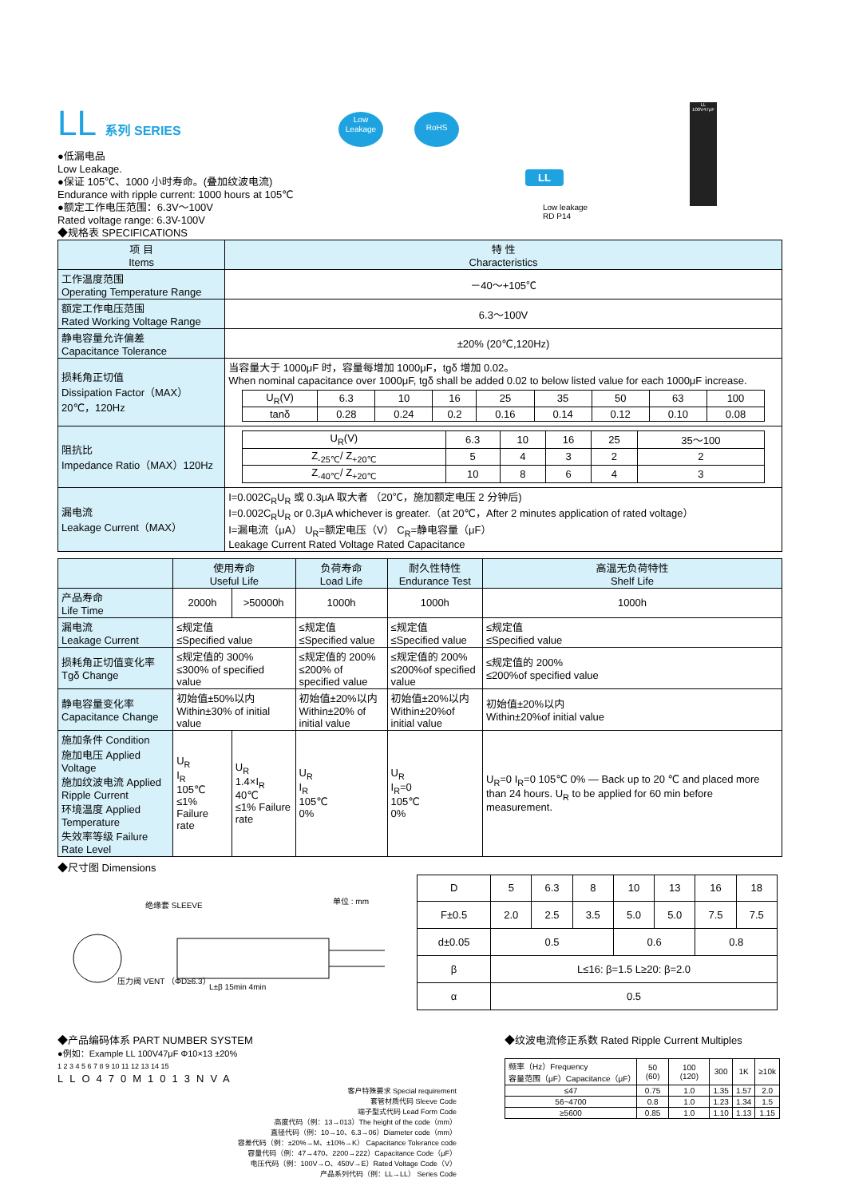Low
Leakage
RoHS
LL
Low leakage
RD P14
LL 100V47μF
LL 系列 SERIES
●低漏电品
Low Leakage.
●保证 105℃、1000 小时寿命。(叠加纹波电流)
Endurance with ripple current: 1000 hours at 105℃
●额定工作电压范围：6.3V～100V
Rated voltage range: 6.3V-100V
◆规格表 SPECIFICATIONS
| 项 目 Items | 特 性 Characteristics |
| --- | --- |
| 工作温度范围 Operating Temperature Range | －40～+105℃ |
| 额定工作电压范围 Rated Working Voltage Range | 6.3～100V |
| 静电容量允许偏差 Capacitance Tolerance | ±20% (20℃,120Hz) |
| 损耗角正切值 Dissipation Factor（MAX） 20℃，120Hz | 当容量大于 1000μF 时，容量每增加 1000μF，tgδ 增加 0.02。 When nominal capacitance over 1000μF, tgδ shall be added 0.02 to below listed value for each 1000μF increase. / U<sub>R</sub>(V) / 6.3 / 10 / 16 / 25 / 35 / 50 / 63 / 100 / / tanδ / 0.28 / 0.24 / 0.2 / 0.16 / 0.14 / 0.12 / 0.10 / 0.08 / |
| 阻抗比 Impedance Ratio（MAX）120Hz | / U<sub>R</sub>(V) / 6.3 / 10 / 16 / 25 / 35～100 / / Z<sub>-25℃</sub>/ Z<sub>+20℃</sub> / 5 / 4 / 3 / 2 / 2 / / Z<sub>-40℃</sub>/ Z<sub>+20℃</sub> / 10 / 8 / 6 / 4 / 3 / |
| 漏电流 Leakage Current（MAX） | I=0.002C<sub>R</sub>U<sub>R</sub> 或 0.3μA 取大者 （20℃，施加额定电压 2 分钟后) I=0.002C<sub>R</sub>U<sub>R</sub> or 0.3μA whichever is greater.（at 20℃，After 2 minutes application of rated voltage） I=漏电流（μA） U<sub>R</sub>=额定电压（V） C<sub>R</sub>=静电容量（μF） Leakage Current Rated Voltage Rated Capacitance |
| | 使用寿命 Useful Life | | 负荷寿命 Load Life | 耐久性特性 Endurance Test | 高温无负荷特性 Shelf Life |
| --- | --- | --- | --- | --- | --- |
| 产品寿命 Life Time | 2000h | >50000h | 1000h | 1000h | 1000h |
| 漏电流 Leakage Current | ≤规定值 ≤Specified value | | ≤规定值 ≤Specified value | ≤规定值 ≤Specified value | ≤规定值 ≤Specified value |
| 损耗角正切值变化率 Tgδ Change | ≤规定值的 300% ≤300% of specified value | | ≤规定值的 200% ≤200% of specified value | ≤规定值的 200% ≤200%of specified value | ≤规定值的 200% ≤200%of specified value |
| 静电容量变化率 Capacitance Change | 初始值±50%以内 Within±30% of initial value | | 初始值±20%以内 Within±20% of initial value | 初始值±20%以内 Within±20%of initial value | 初始值±20%以内 Within±20%of initial value |
| 施加条件 Condition 施加电压 Applied Voltage 施加纹波电流 Applied Ripple Current 环境温度 Applied Temperature 失效率等级 Failure Rate Level | U<sub>R</sub> I<sub>R</sub> 105℃ ≤1% Failure rate | U<sub>R</sub> 1.4×I<sub>R</sub> 40℃ ≤1% Failure rate | U<sub>R</sub> I<sub>R</sub> 105℃ 0% | U<sub>R</sub> I<sub>R</sub>=0 105℃ 0% | U<sub>R</sub>=0 I<sub>R</sub>=0 105℃ 0% — Back up to 20 ℃ and placed more than 24 hours. U<sub>R</sub> to be applied for 60 min before measurement. |
◆尺寸图 Dimensions
绝缘套 SLEEVE 单位 : mm
压力阀 VENT （ΦD≥6.3）
L±β 15min 4min
| D | 5 | 6.3 | 8 | 10 | 13 | 16 | 18 |
| F±0.5 | 2.0 | 2.5 | 3.5 | 5.0 | 5.0 | 7.5 | 7.5 |
| d±0.05 | 0.5 | | | 0.6 | | 0.8 | |
| β | L≤16: β=1.5 L≥20: β=2.0 | | | | | | |
| α | 0.5 | | | | | | |
◆产品编码体系 PART NUMBER SYSTEM
●例如：Example LL 100V47μF Φ10×13 ±20%
1 2 3 4 5 6 7 8 9 10 11 12 13 14 15
LLO470M1013NVA
客户特殊要求 Special requirement
套管材质代码 Sleeve Code
端子型式代码 Lead Form Code
高度代码（例：13→013）The height of the code（mm）
直径代码（例：10→10、6.3→06）Diameter code（mm）
容差代码（例：±20%→M、±10%→K） Capacitance Tolerance code
容量代码（例：47→470、2200→222）Capacitance Code（μF）
电压代码（例：100V→O、450V→E）Rated Voltage Code（V）
产品系列代码（例：LL→LL） Series Code
◆纹波电流修正系数 Rated Ripple Current Multiples
| 频率（Hz）Frequency 容量范围（μF）Capacitance（μF） | 50 (60) | 100 (120) | 300 | 1K | ≥10k |
| ≤47 | 0.75 | 1.0 | 1.35 | 1.57 | 2.0 |
| 56~4700 | 0.8 | 1.0 | 1.23 | 1.34 | 1.5 |
| ≥5600 | 0.85 | 1.0 | 1.10 | 1.13 | 1.15 |